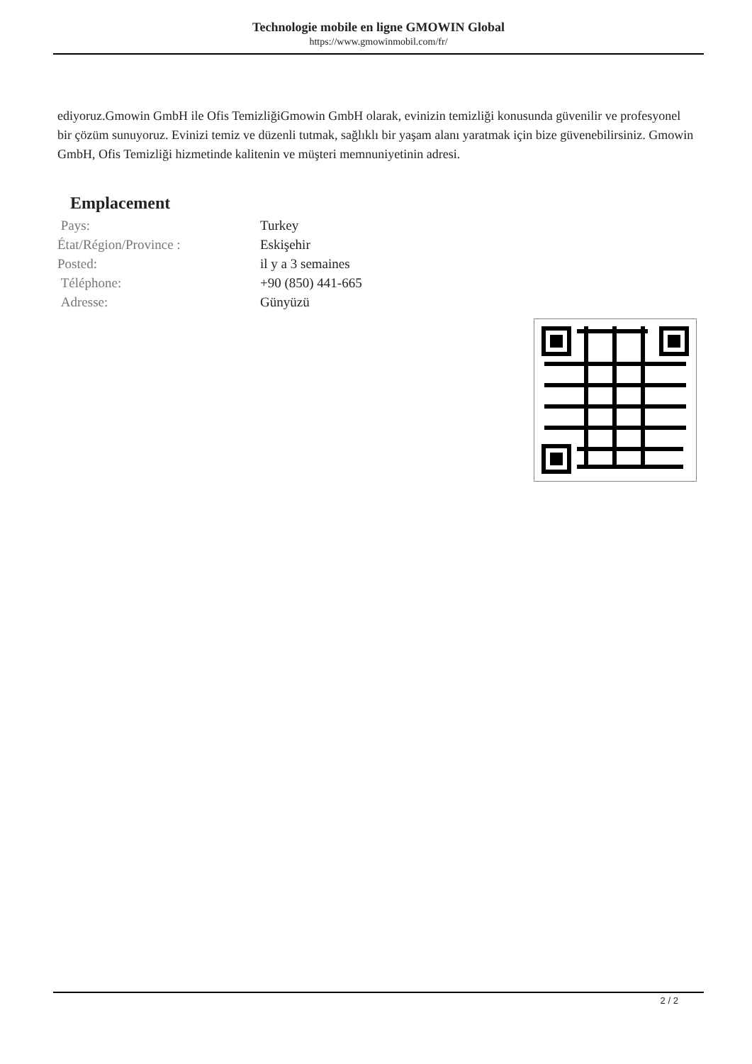Technologie mobile en ligne GMOWIN Global
https://www.gmowinmobil.com/fr/
ediyoruz.Gmowin GmbH ile Ofis TemizliğiGmowin GmbH olarak, evinizin temizliği konusunda güvenilir ve profesyonel bir çözüm sunuyoruz. Evinizi temiz ve düzenli tutmak, sağlıklı bir yaşam alanı yaratmak için bize güvenebilirsiniz. Gmowin GmbH, Ofis Temizliği hizmetinde kalitenin ve müşteri memnuniyetinin adresi.
Emplacement
| Pays: | Turkey |
| État/Région/Province : | Eskişehir |
| Posted: | il y a 3 semaines |
| Téléphone: | +90 (850) 441-665 |
| Adresse: | Günyüzü |
2 / 2